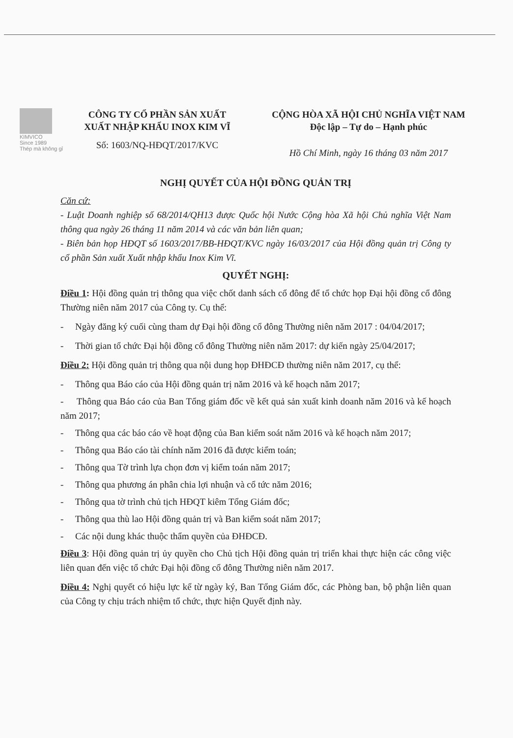KIMVICO
Since 1989
Thép mà không gỉ
CÔNG TY CỔ PHẦN SẢN XUẤT
XUẤT NHẬP KHẨU INOX KIM VĨ
Số: 1603/NQ-HĐQT/2017/KVC
CỘNG HÒA XÃ HỘI CHỦ NGHĨA VIỆT NAM
Độc lập – Tự do – Hạnh phúc
Hồ Chí Minh, ngày 16 tháng 03 năm 2017
NGHỊ QUYẾT CỦA HỘI ĐỒNG QUẢN TRỊ
Căn cứ:
- Luật Doanh nghiệp số 68/2014/QH13 được Quốc hội Nước Cộng hòa Xã hội Chủ nghĩa Việt Nam thông qua ngày 26 tháng 11 năm 2014 và các văn bản liên quan;
- Biên bản họp HĐQT số 1603/2017/BB-HĐQT/KVC ngày 16/03/2017 của Hội đồng quản trị Công ty cổ phần Sản xuất Xuất nhập khẩu Inox Kim Vĩ.
QUYẾT NGHỊ:
Điều 1: Hội đồng quản trị thông qua việc chốt danh sách cổ đông để tổ chức họp Đại hội đồng cổ đông Thường niên năm 2017 của Công ty. Cụ thể:
- Ngày đăng ký cuối cùng tham dự Đại hội đồng cổ đông Thường niên năm 2017 : 04/04/2017;
- Thời gian tổ chức Đại hội đồng cổ đông Thường niên năm 2017: dự kiến ngày 25/04/2017;
Điều 2: Hội đồng quản trị thông qua nội dung họp ĐHĐCĐ thường niên năm 2017, cụ thể:
- Thông qua Báo cáo của Hội đồng quản trị năm 2016 và kế hoạch năm 2017;
- Thông qua Báo cáo của Ban Tổng giám đốc về kết quả sản xuất kinh doanh năm 2016 và kế hoạch năm 2017;
- Thông qua các báo cáo về hoạt động của Ban kiểm soát năm 2016 và kế hoạch năm 2017;
- Thông qua Báo cáo tài chính năm 2016 đã được kiểm toán;
- Thông qua Tờ trình lựa chọn đơn vị kiểm toán năm 2017;
- Thông qua phương án phân chia lợi nhuận và cổ tức năm 2016;
- Thông qua tờ trình chủ tịch HĐQT kiêm Tổng Giám đốc;
- Thông qua thù lao Hội đồng quản trị và Ban kiểm soát năm 2017;
- Các nội dung khác thuộc thẩm quyền của ĐHĐCĐ.
Điều 3: Hội đồng quản trị ủy quyền cho Chủ tịch Hội đồng quản trị triển khai thực hiện các công việc liên quan đến việc tổ chức Đại hội đồng cổ đông Thường niên năm 2017.
Điều 4: Nghị quyết có hiệu lực kể từ ngày ký, Ban Tổng Giám đốc, các Phòng ban, bộ phận liên quan của Công ty chịu trách nhiệm tổ chức, thực hiện Quyết định này.